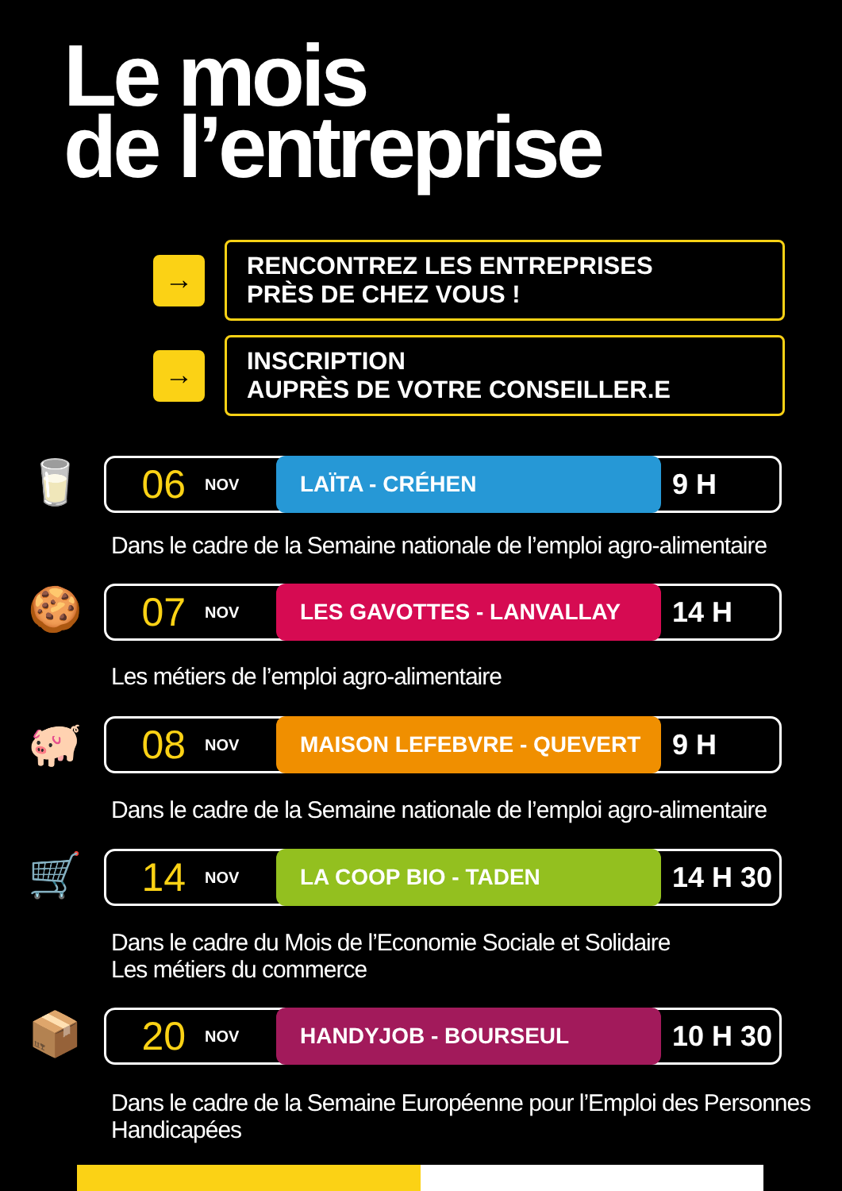Le mois
de l’entreprise
→
RENCONTREZ LES ENTREPRISES
PRÈS DE CHEZ VOUS !
→
INSCRIPTION
AUPRÈS DE VOTRE CONSEILLER.E
🥛 06 NOV LAÏTA - CRÉHEN 9 H
Dans le cadre de la Semaine nationale de l’emploi agro-alimentaire
🍪 07 NOV LES GAVOTTES - LANVALLAY 14 H
Les métiers de l’emploi agro-alimentaire
🐖 08 NOV MAISON LEFEBVRE - QUEVERT 9 H
Dans le cadre de la Semaine nationale de l’emploi agro-alimentaire
🛒 14 NOV LA COOP BIO - TADEN 14 H 30
Dans le cadre du Mois de l’Economie Sociale et Solidaire
Les métiers du commerce
📦 20 NOV HANDYJOB - BOURSEUL 10 H 30
Dans le cadre de la Semaine Européenne pour l’Emploi des Personnes
Handicapées